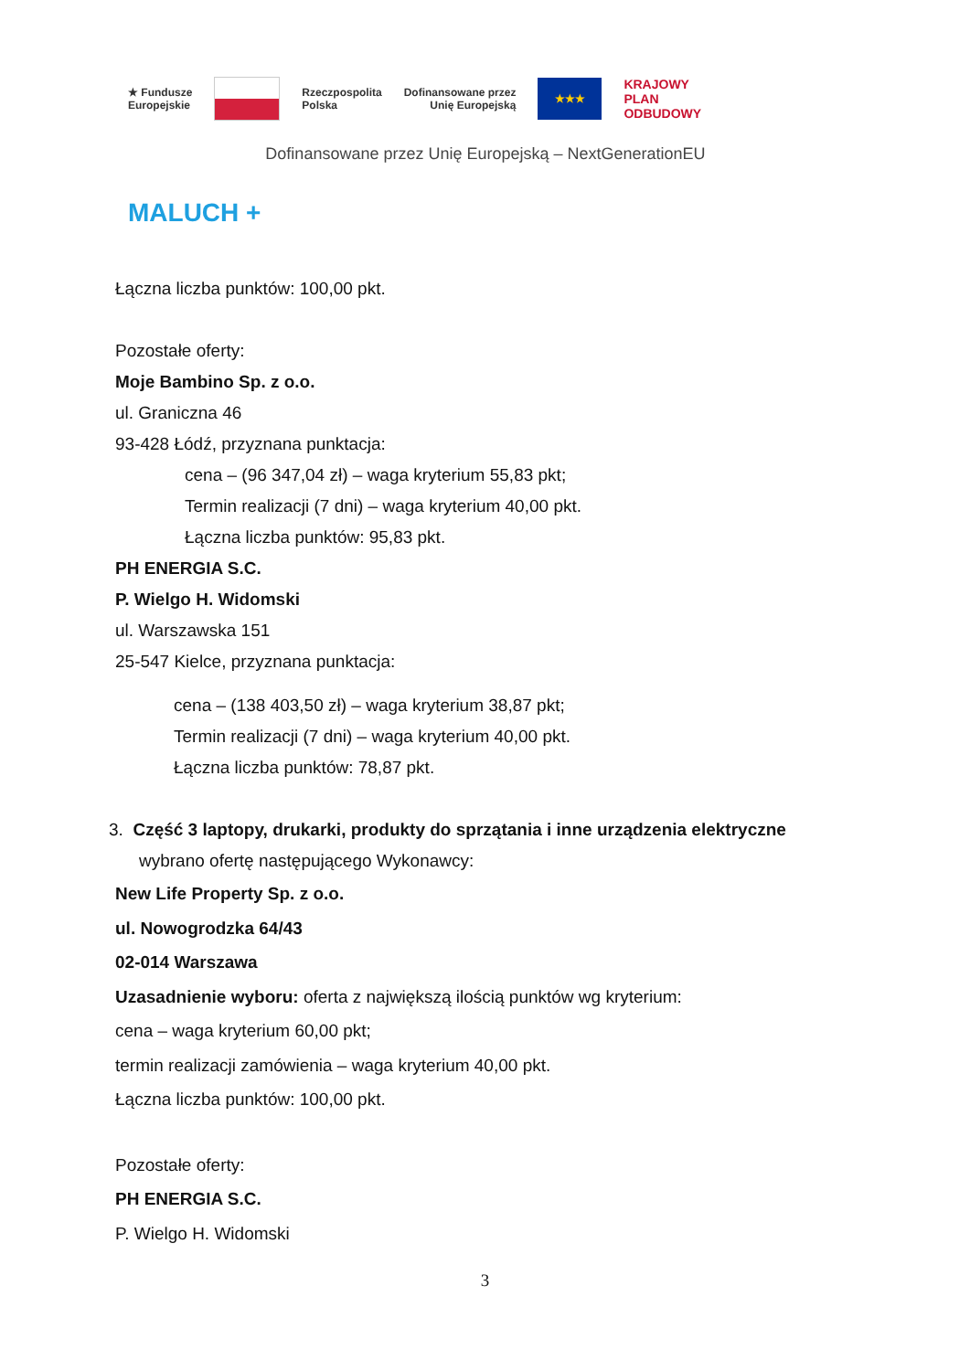★ Fundusze
Europejskie
Rzeczpospolita
Polska Dofinansowane przez
Unię Europejską
★★★
KRAJOWY
PLAN
ODBUDOWY
Dofinansowane przez Unię Europejską – NextGenerationEU
MALUCH +
Łączna liczba punktów: 100,00 pkt.
Pozostałe oferty:
Moje Bambino Sp. z o.o.
ul. Graniczna 46
93-428 Łódź, przyznana punktacja:
cena – (96 347,04 zł) – waga kryterium 55,83 pkt;
Termin realizacji (7 dni) – waga kryterium 40,00 pkt.
Łączna liczba punktów: 95,83 pkt.
PH ENERGIA S.C.
P. Wielgo H. Widomski
ul. Warszawska 151
25-547 Kielce, przyznana punktacja:
cena – (138 403,50 zł) – waga kryterium 38,87 pkt;
Termin realizacji (7 dni) – waga kryterium 40,00 pkt.
Łączna liczba punktów: 78,87 pkt.
3. Część 3 laptopy, drukarki, produkty do sprzątania i inne urządzenia elektryczne
wybrano ofertę następującego Wykonawcy:
New Life Property Sp. z o.o.
ul. Nowogrodzka 64/43
02-014 Warszawa
Uzasadnienie wyboru: oferta z największą ilością punktów wg kryterium:
cena – waga kryterium 60,00 pkt;
termin realizacji zamówienia – waga kryterium 40,00 pkt.
Łączna liczba punktów: 100,00 pkt.
Pozostałe oferty:
PH ENERGIA S.C.
P. Wielgo H. Widomski
3